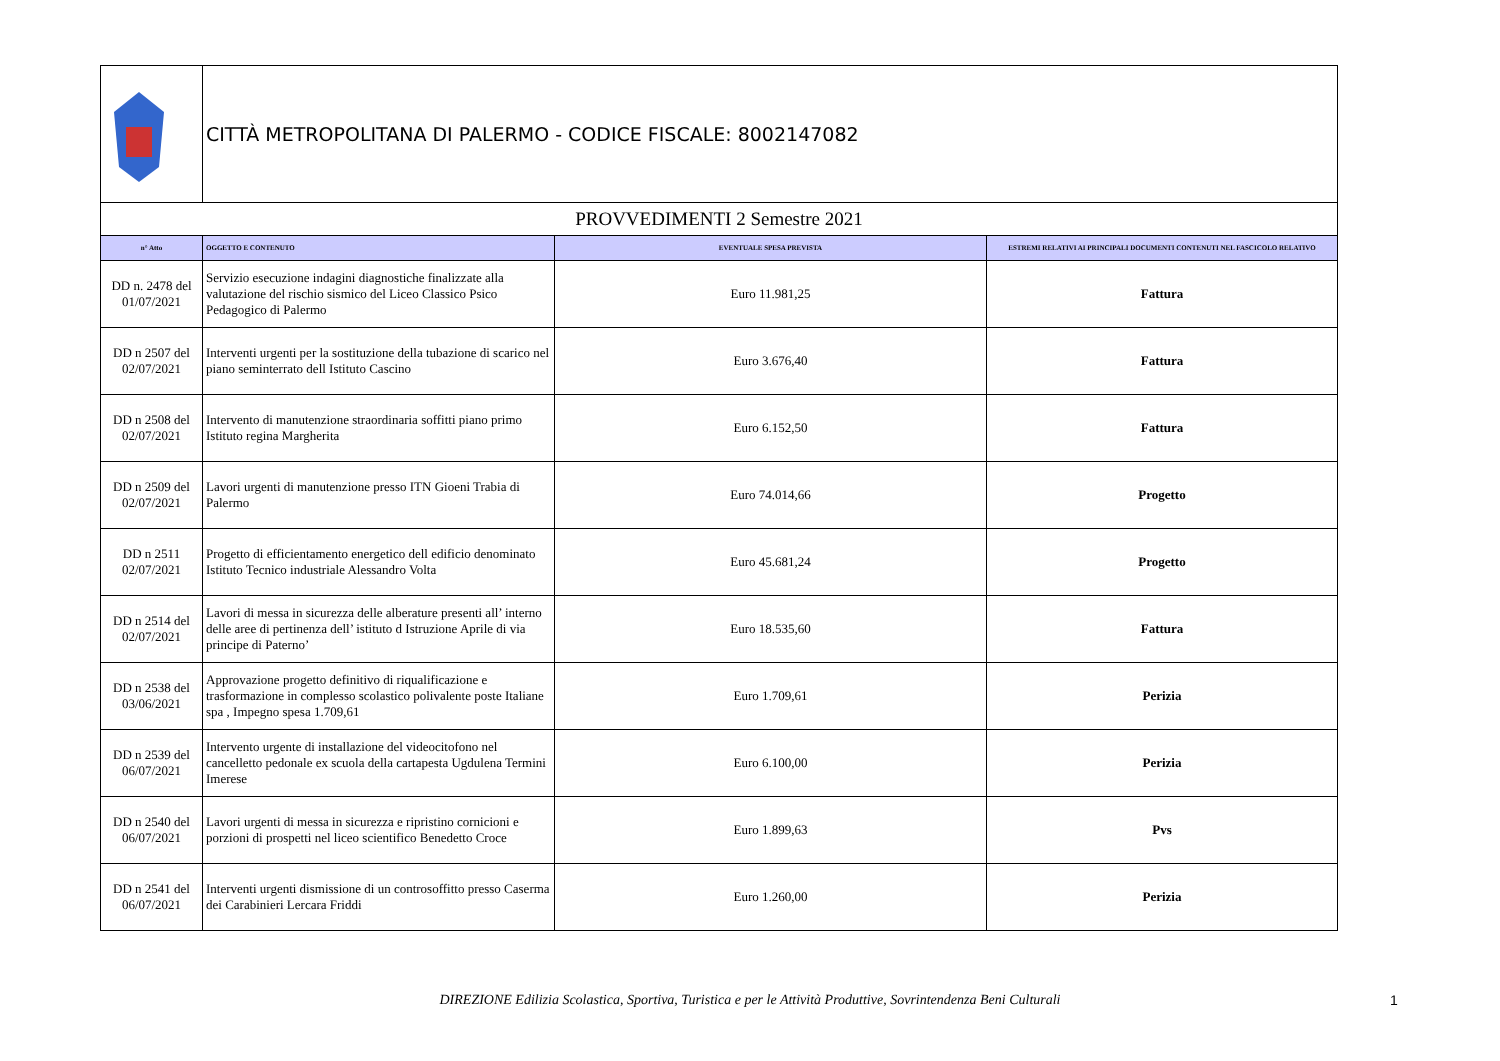| | CITTÀ METROPOLITANA DI PALERMO - CODICE FISCALE: 8002147082 | | |
| PROVVEDIMENTI 2 Semestre 2021 | | | |
| n° Atto | OGGETTO E CONTENUTO | EVENTUALE SPESA PREVISTA | ESTREMI RELATIVI AI PRINCIPALI DOCUMENTI CONTENUTI NEL FASCICOLO RELATIVO |
| DD n. 2478 del 01/07/2021 | Servizio esecuzione indagini diagnostiche finalizzate alla valutazione del rischio sismico del Liceo Classico Psico Pedagogico di Palermo | Euro 11.981,25 | Fattura |
| DD n 2507 del 02/07/2021 | Interventi urgenti per la sostituzione della tubazione di scarico nel piano seminterrato dell Istituto Cascino | Euro 3.676,40 | Fattura |
| DD n 2508 del 02/07/2021 | Intervento di manutenzione straordinaria soffitti piano primo Istituto regina Margherita | Euro 6.152,50 | Fattura |
| DD n 2509 del 02/07/2021 | Lavori urgenti di manutenzione presso ITN Gioeni Trabia di Palermo | Euro 74.014,66 | Progetto |
| DD n 2511 02/07/2021 | Progetto di efficientamento energetico dell edificio denominato Istituto Tecnico industriale Alessandro Volta | Euro 45.681,24 | Progetto |
| DD n 2514 del 02/07/2021 | Lavori di messa in sicurezza delle alberature presenti all’ interno delle aree di pertinenza dell’ istituto d Istruzione Aprile di via principe di Paterno’ | Euro 18.535,60 | Fattura |
| DD n 2538 del 03/06/2021 | Approvazione progetto definitivo di riqualificazione e trasformazione in complesso scolastico polivalente poste Italiane spa , Impegno spesa 1.709,61 | Euro 1.709,61 | Perizia |
| DD n 2539 del 06/07/2021 | Intervento urgente di installazione del videocitofono nel cancelletto pedonale ex scuola della cartapesta Ugdulena Termini Imerese | Euro 6.100,00 | Perizia |
| DD n 2540 del 06/07/2021 | Lavori urgenti di messa in sicurezza e ripristino cornicioni e porzioni di prospetti nel liceo scientifico Benedetto Croce | Euro 1.899,63 | Pvs |
| DD n 2541 del 06/07/2021 | Interventi urgenti dismissione di un controsoffitto presso Caserma dei Carabinieri Lercara Friddi | Euro 1.260,00 | Perizia |
DIREZIONE Edilizia Scolastica, Sportiva, Turistica e per le Attività Produttive, Sovrintendenza Beni Culturali 1